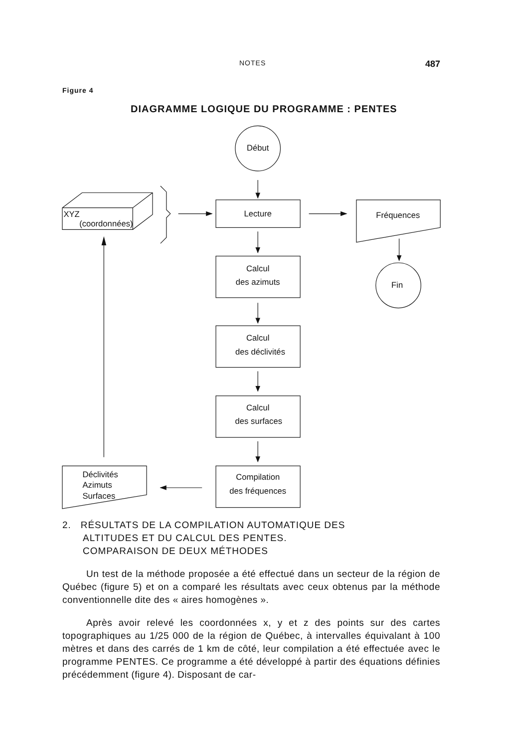NOTES 487
Figure 4
DIAGRAMME LOGIQUE DU PROGRAMME : PENTES
Début
Lecture
XYZ
(coordonnées)
Fréquences
Fin
Calcul
des azimuts
Calcul
des déclivités
Calcul
des surfaces
Compilation
des fréquences
Déclivités
Azimuts
Surfaces
2. RÉSULTATS DE LA COMPILATION AUTOMATIQUE DES
ALTITUDES ET DU CALCUL DES PENTES.
COMPARAISON DE DEUX MÉTHODES
Un test de la méthode proposée a été effectué dans un secteur de la région de Québec (figure 5) et on a comparé les résultats avec ceux obtenus par la méthode conventionnelle dite des « aires homogènes ».
Après avoir relevé les coordonnées x, y et z des points sur des cartes topographiques au 1/25 000 de la région de Québec, à intervalles équivalant à 100 mètres et dans des carrés de 1 km de côté, leur compilation a été effectuée avec le programme PENTES. Ce programme a été développé à partir des équations définies précédemment (figure 4). Disposant de car-